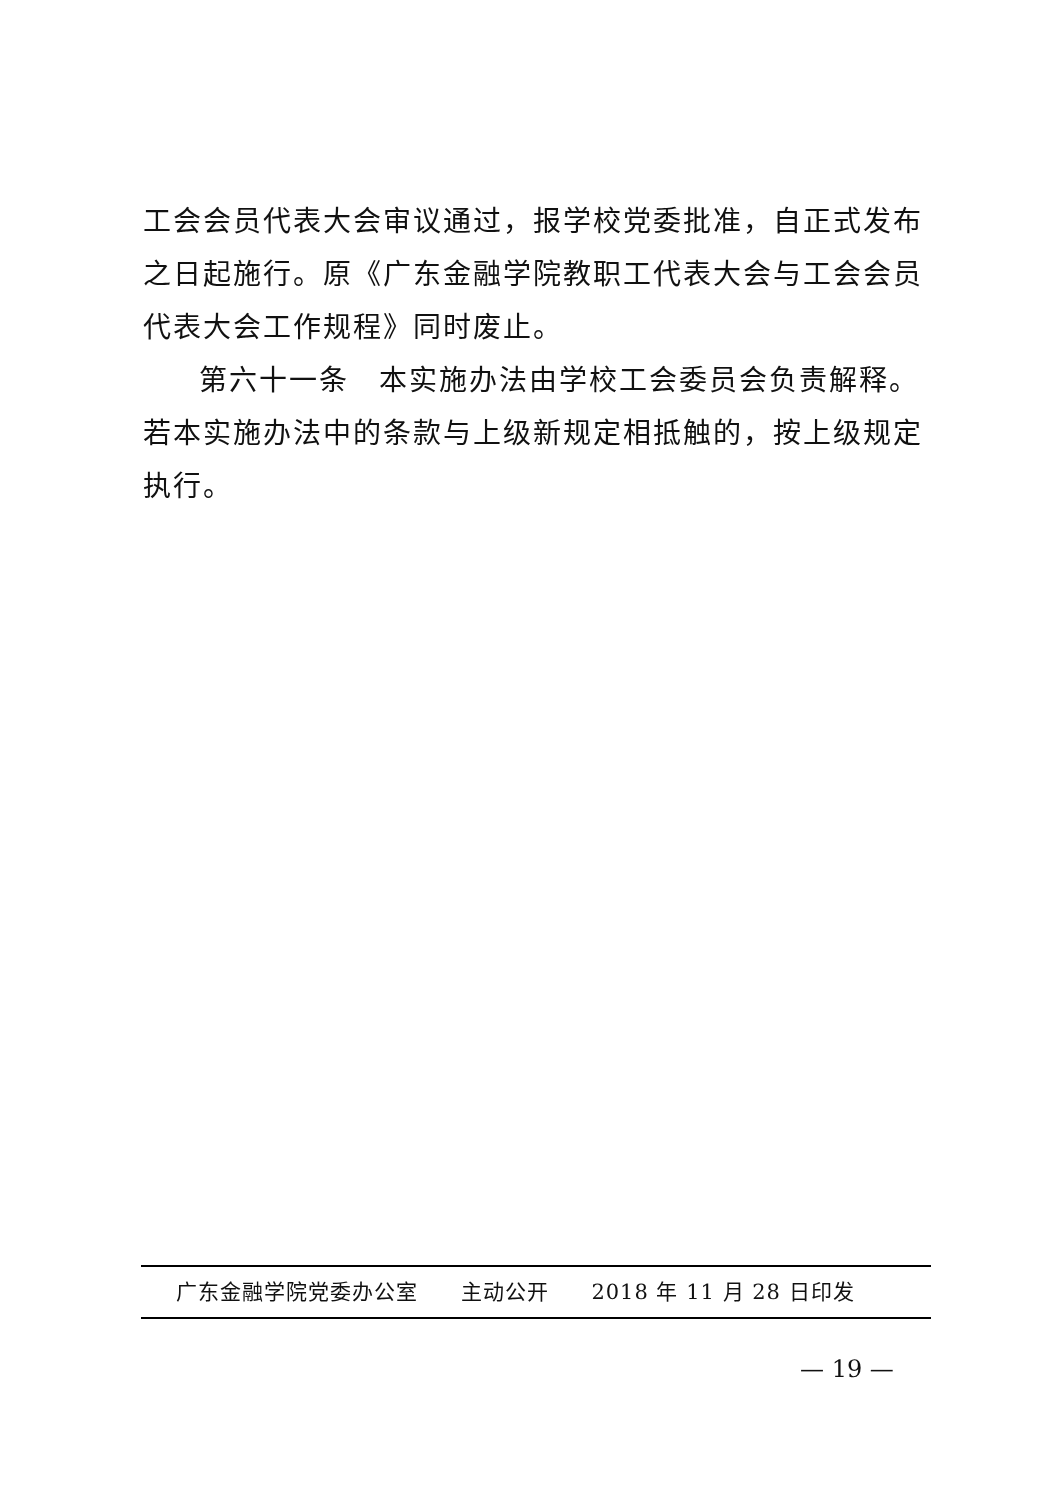工会会员代表大会审议通过，报学校党委批准，自正式发布之日起施行。原《广东金融学院教职工代表大会与工会会员代表大会工作规程》同时废止。
第六十一条　本实施办法由学校工会委员会负责解释。若本实施办法中的条款与上级新规定相抵触的，按上级规定执行。
广东金融学院党委办公室 主动公开 2018 年 11 月 28 日印发
— 19 —